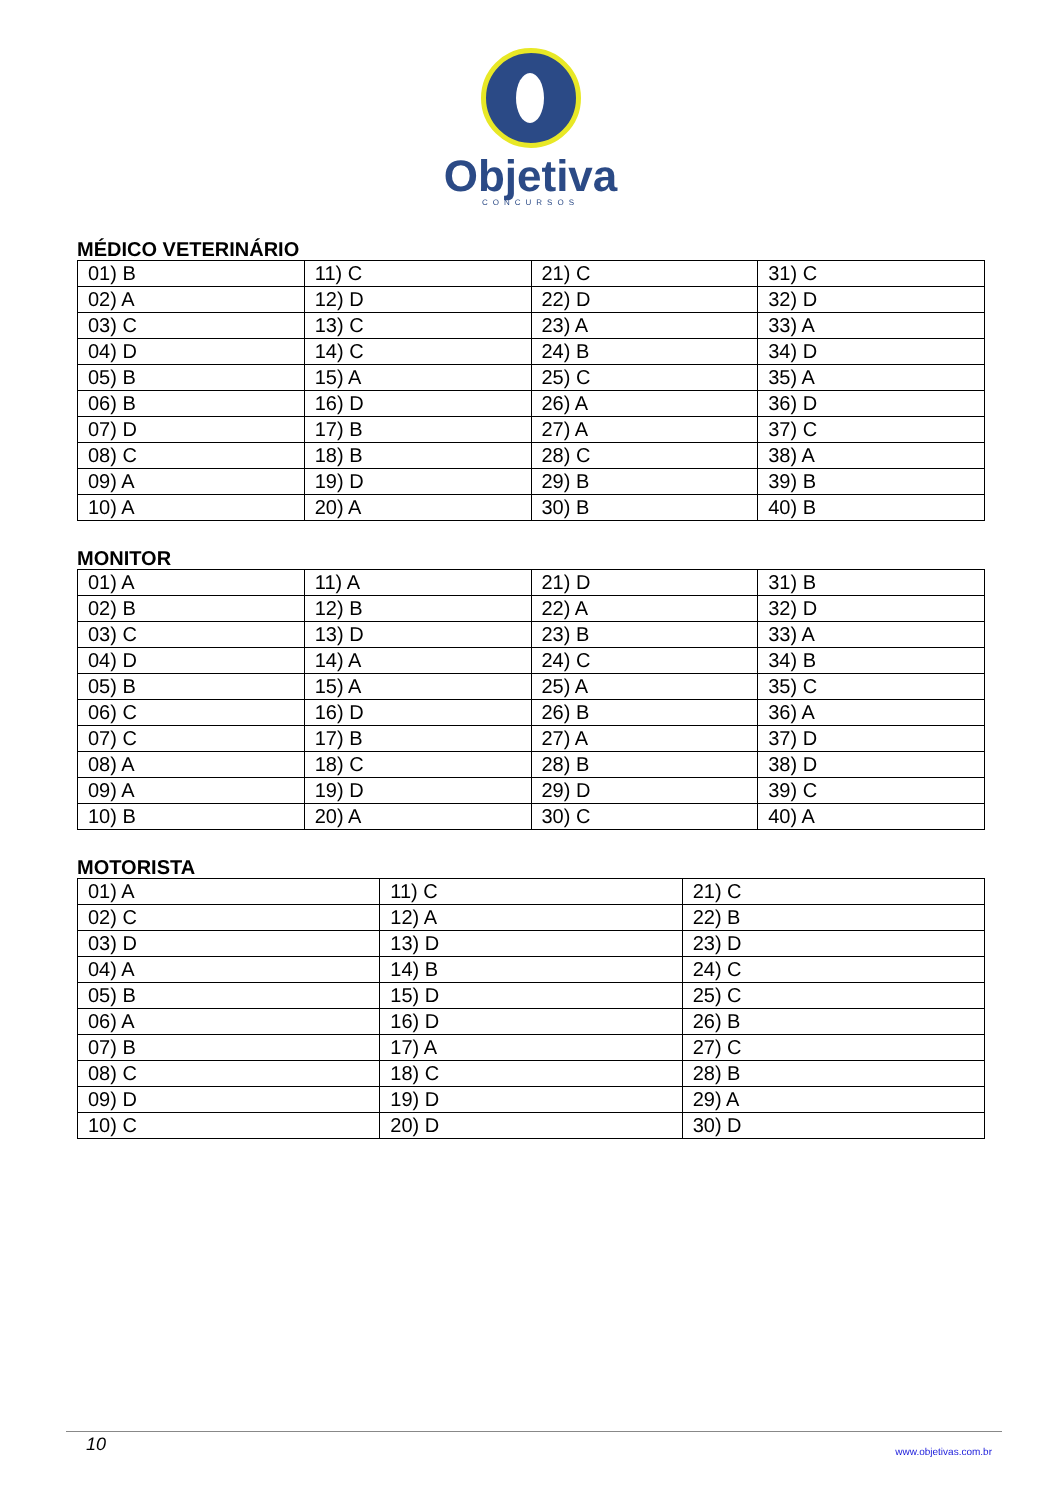Objetiva
CONCURSOS
MÉDICO VETERINÁRIO
| 01) B | 11) C | 21) C | 31) C |
| 02) A | 12) D | 22) D | 32) D |
| 03) C | 13) C | 23) A | 33) A |
| 04) D | 14) C | 24) B | 34) D |
| 05) B | 15) A | 25) C | 35) A |
| 06) B | 16) D | 26) A | 36) D |
| 07) D | 17) B | 27) A | 37) C |
| 08) C | 18) B | 28) C | 38) A |
| 09) A | 19) D | 29) B | 39) B |
| 10) A | 20) A | 30) B | 40) B |
MONITOR
| 01) A | 11) A | 21) D | 31) B |
| 02) B | 12) B | 22) A | 32) D |
| 03) C | 13) D | 23) B | 33) A |
| 04) D | 14) A | 24) C | 34) B |
| 05) B | 15) A | 25) A | 35) C |
| 06) C | 16) D | 26) B | 36) A |
| 07) C | 17) B | 27) A | 37) D |
| 08) A | 18) C | 28) B | 38) D |
| 09) A | 19) D | 29) D | 39) C |
| 10) B | 20) A | 30) C | 40) A |
MOTORISTA
| 01) A | 11) C | 21) C |
| 02) C | 12) A | 22) B |
| 03) D | 13) D | 23) D |
| 04) A | 14) B | 24) C |
| 05) B | 15) D | 25) C |
| 06) A | 16) D | 26) B |
| 07) B | 17) A | 27) C |
| 08) C | 18) C | 28) B |
| 09) D | 19) D | 29) A |
| 10) C | 20) D | 30) D |
10 www.objetivas.com.br